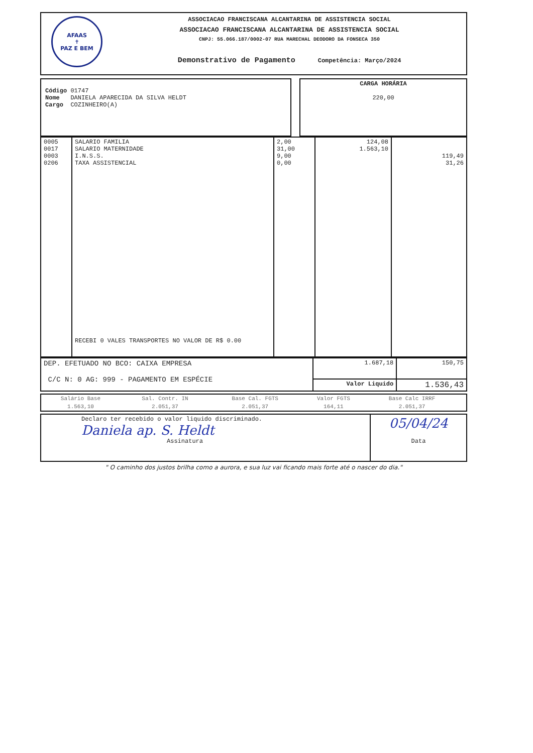AFAAS
✝
PAZ E BEM
ASSOCIACAO FRANCISCANA ALCANTARINA DE ASSISTENCIA SOCIAL
ASSOCIACAO FRANCISCANA ALCANTARINA DE ASSISTENCIA SOCIAL
CNPJ: 55.066.187/0002-07 RUA MARECHAL DEODORO DA FONSECA 350
Demonstrativo de Pagamento Competência: Março/2024
| Código 01747 Nome DANIELA APARECIDA DA SILVA HELDT Cargo COZINHEIRO(A) | | CARGA HORÁRIA 220,00 |
| 0005 0017 0003 0206 | SALARIO FAMILIA SALARIO MATERNIDADE I.N.S.S. TAXA ASSISTENCIAL RECEBI 0 VALES TRANSPORTES NO VALOR DE R$ 0.00 | 2,00 31,00 9,00 0,00 | 124,08 1.563,10 | 119,49 31,26 |
| DEP. EFETUADO NO BCO: CAIXA EMPRESA C/C N: 0 AG: 999 - PAGAMENTO EM ESPÉCIE | 1.687,18 | 150,75 |
| | Valor Liquido | 1.536,43 |
| Salário Base | Sal. Contr. IN | Base Cal. FGTS | Valor FGTS | Base Calc IRRF | |
| 1.563,10 | 2.051,37 | 2.051,37 | 164,11 | 2.051,37 | |
| Declaro ter recebido o valor liquido discriminado. Daniela ap. S. Heldt Assinatura | 05/04/24 Data |
" O caminho dos justos brilha como a aurora, e sua luz vai ficando mais forte até o nascer do dia."